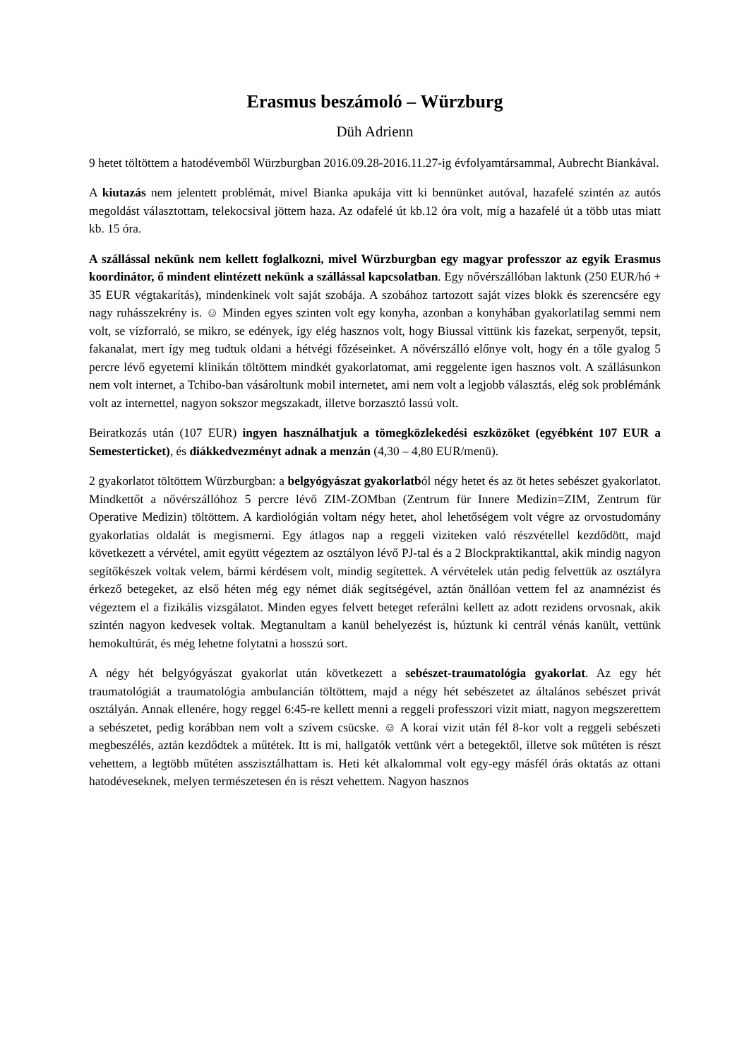Erasmus beszámoló – Würzburg
Düh Adrienn
9 hetet töltöttem a hatodévemből Würzburgban 2016.09.28-2016.11.27-ig évfolyamtársammal, Aubrecht Biankával.
A kiutazás nem jelentett problémát, mivel Bianka apukája vitt ki bennünket autóval, hazafelé szintén az autós megoldást választottam, telekocsival jöttem haza. Az odafelé út kb.12 óra volt, míg a hazafelé út a több utas miatt kb. 15 óra.
A szállással nekünk nem kellett foglalkozni, mivel Würzburgban egy magyar professzor az egyik Erasmus koordinátor, ő mindent elintézett nekünk a szállással kapcsolatban. Egy nővérszállóban laktunk (250 EUR/hó + 35 EUR végtakarítás), mindenkinek volt saját szobája. A szobához tartozott saját vizes blokk és szerencsére egy nagy ruhásszekrény is. ☺ Minden egyes szinten volt egy konyha, azonban a konyhában gyakorlatilag semmi nem volt, se vízforraló, se mikro, se edények, így elég hasznos volt, hogy Biussal vittünk kis fazekat, serpenyőt, tepsit, fakanalat, mert így meg tudtuk oldani a hétvégi főzéseinket. A nővérszálló előnye volt, hogy én a tőle gyalog 5 percre lévő egyetemi klinikán töltöttem mindkét gyakorlatomat, ami reggelente igen hasznos volt. A szállásunkon nem volt internet, a Tchibo-ban vásároltunk mobil internetet, ami nem volt a legjobb választás, elég sok problémánk volt az internettel, nagyon sokszor megszakadt, illetve borzasztó lassú volt.
Beiratkozás után (107 EUR) ingyen használhatjuk a tömegközlekedési eszközöket (egyébként 107 EUR a Semesterticket), és diákkedvezményt adnak a menzán (4,30 – 4,80 EUR/menü).
2 gyakorlatot töltöttem Würzburgban: a belgyógyászat gyakorlatból négy hetet és az öt hetes sebészet gyakorlatot. Mindkettőt a nővérszállóhoz 5 percre lévő ZIM-ZOMban (Zentrum für Innere Medizin=ZIM, Zentrum für Operative Medizin) töltöttem. A kardiológián voltam négy hetet, ahol lehetőségem volt végre az orvostudomány gyakorlatias oldalát is megismerni. Egy átlagos nap a reggeli viziteken való részvétellel kezdődött, majd következett a vérvétel, amit együtt végeztem az osztályon lévő PJ-tal és a 2 Blockpraktikanttal, akik mindig nagyon segítőkészek voltak velem, bármi kérdésem volt, mindig segítettek. A vérvételek után pedig felvettük az osztályra érkező betegeket, az első héten még egy német diák segítségével, aztán önállóan vettem fel az anamnézist és végeztem el a fizikális vizsgálatot. Minden egyes felvett beteget referálni kellett az adott rezidens orvosnak, akik szintén nagyon kedvesek voltak. Megtanultam a kanül behelyezést is, húztunk ki centrál vénás kanült, vettünk hemokultúrát, és még lehetne folytatni a hosszú sort.
A négy hét belgyógyászat gyakorlat után következett a sebészet-traumatológia gyakorlat. Az egy hét traumatológiát a traumatológia ambulancián töltöttem, majd a négy hét sebészetet az általános sebészet privát osztályán. Annak ellenére, hogy reggel 6:45-re kellett menni a reggeli professzori vizit miatt, nagyon megszerettem a sebészetet, pedig korábban nem volt a szívem csücske. ☺ A korai vizit után fél 8-kor volt a reggeli sebészeti megbeszélés, aztán kezdődtek a műtétek. Itt is mi, hallgatók vettünk vért a betegektől, illetve sok műtéten is részt vehettem, a legtöbb műtéten asszisztálhattam is. Heti két alkalommal volt egy-egy másfél órás oktatás az ottani hatodéveseknek, melyen természetesen én is részt vehettem. Nagyon hasznos